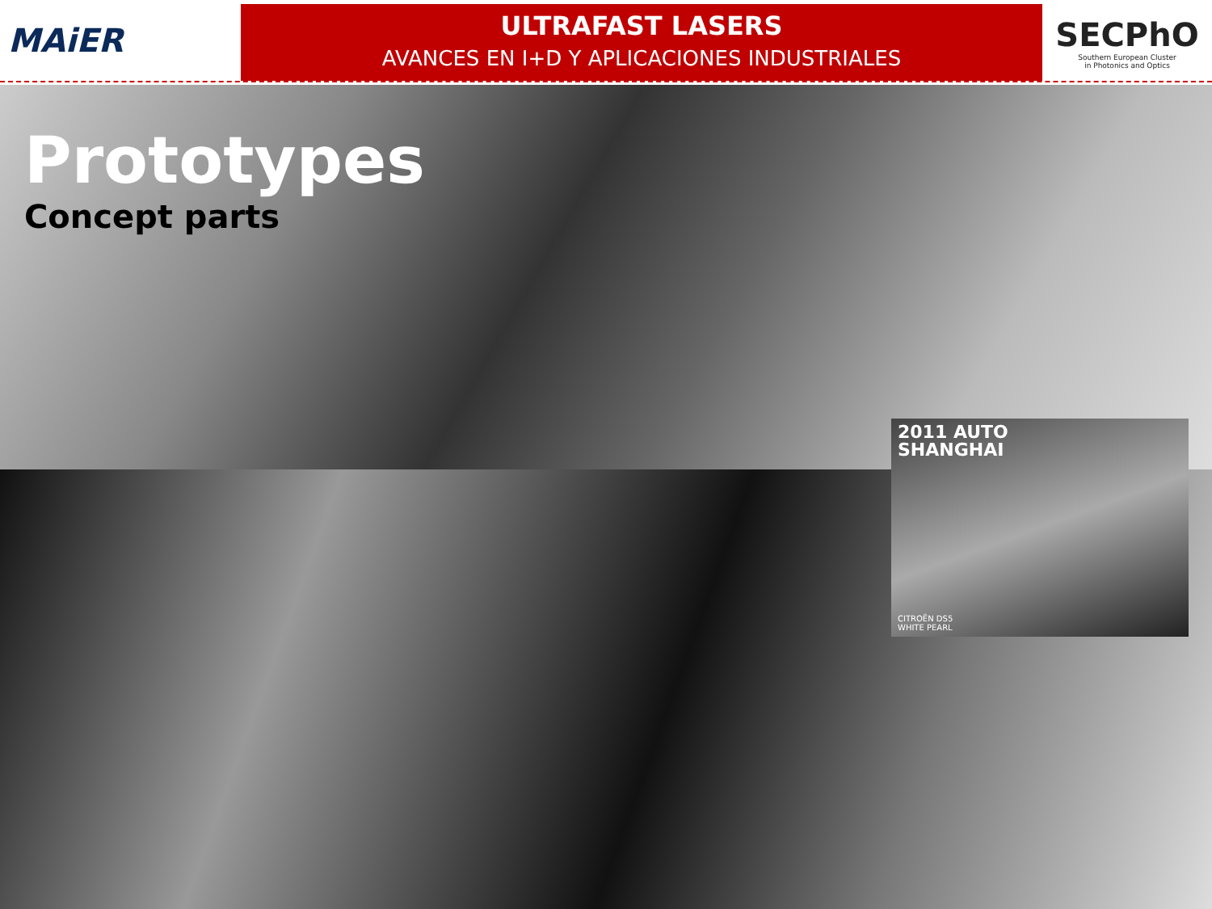MAiER
ULTRAFAST LASERS
AVANCES EN I+D Y APLICACIONES INDUSTRIALES
SECPhO
Southern European Cluster
in Photonics and Optics
Prototypes
Concept parts
2011 AUTO
SHANGHAI
CITROËN DS5
WHITE PEARL